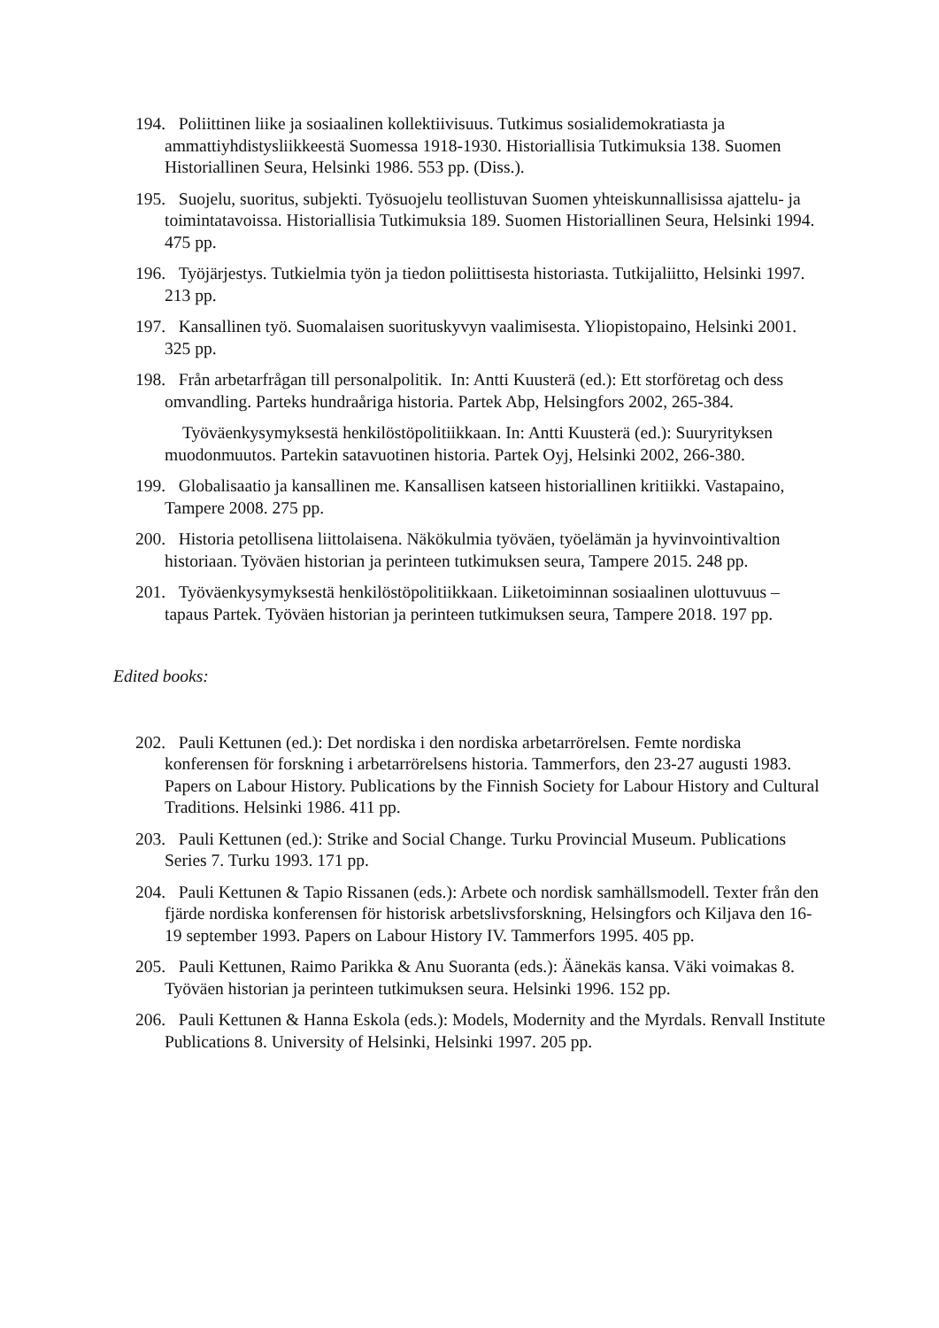194. Poliittinen liike ja sosiaalinen kollektiivisuus. Tutkimus sosialidemokratiasta ja ammattiyhdistysliikkeestä Suomessa 1918-1930. Historiallisia Tutkimuksia 138. Suomen Historiallinen Seura, Helsinki 1986. 553 pp. (Diss.).
195. Suojelu, suoritus, subjekti. Työsuojelu teollistuvan Suomen yhteiskunnallisissa ajattelu- ja toimintatavoissa. Historiallisia Tutkimuksia 189. Suomen Historiallinen Seura, Helsinki 1994. 475 pp.
196. Työjärjestys. Tutkielmia työn ja tiedon poliittisesta historiasta. Tutkijaliitto, Helsinki 1997. 213 pp.
197. Kansallinen työ. Suomalaisen suorituskyvyn vaalimisesta. Yliopistopaino, Helsinki 2001. 325 pp.
198. Från arbetarfrågan till personalpolitik. In: Antti Kuusterä (ed.): Ett storföretag och dess omvandling. Parteks hundraåriga historia. Partek Abp, Helsingfors 2002, 265-384.
Työväenkysymyksestä henkilöstöpolitiikkaan. In: Antti Kuusterä (ed.): Suuryrityksen muodonmuutos. Partekin satavuotinen historia. Partek Oyj, Helsinki 2002, 266-380.
199. Globalisaatio ja kansallinen me. Kansallisen katseen historiallinen kritiikki. Vastapaino, Tampere 2008. 275 pp.
200. Historia petollisena liittolaisena. Näkökulmia työväen, työelämän ja hyvinvointivaltion historiaan. Työväen historian ja perinteen tutkimuksen seura, Tampere 2015. 248 pp.
201. Työväenkysymyksestä henkilöstöpolitiikkaan. Liiketoiminnan sosiaalinen ulottuvuus – tapaus Partek. Työväen historian ja perinteen tutkimuksen seura, Tampere 2018. 197 pp.
Edited books:
202. Pauli Kettunen (ed.): Det nordiska i den nordiska arbetarrörelsen. Femte nordiska konferensen för forskning i arbetarrörelsens historia. Tammerfors, den 23-27 augusti 1983. Papers on Labour History. Publications by the Finnish Society for Labour History and Cultural Traditions. Helsinki 1986. 411 pp.
203. Pauli Kettunen (ed.): Strike and Social Change. Turku Provincial Museum. Publications Series 7. Turku 1993. 171 pp.
204. Pauli Kettunen & Tapio Rissanen (eds.): Arbete och nordisk samhällsmodell. Texter från den fjärde nordiska konferensen för historisk arbetslivsforskning, Helsingfors och Kiljava den 16-19 september 1993. Papers on Labour History IV. Tammerfors 1995. 405 pp.
205. Pauli Kettunen, Raimo Parikka & Anu Suoranta (eds.): Äänekäs kansa. Väki voimakas 8. Työväen historian ja perinteen tutkimuksen seura. Helsinki 1996. 152 pp.
206. Pauli Kettunen & Hanna Eskola (eds.): Models, Modernity and the Myrdals. Renvall Institute Publications 8. University of Helsinki, Helsinki 1997. 205 pp.